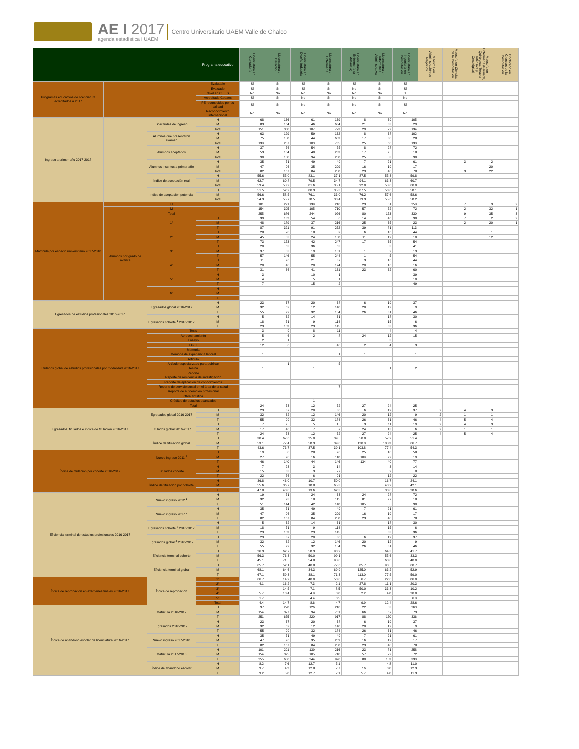AE I 2017
agenda estadística I UAEM
Centro Universitario UAEM Valle de Chalco
| | | | Programa educativo | Licenciatura en Contaduría | Licenciatura en Derecho | Licenciatura en Diseño Industrial | Licenciatura en Enfermería | Licenciatura en Enfermería (a distancia) | Licenciatura en Informática Administrativa | Licenciatura en Ingeniería en Computación | Maestría en Administración de Negocios | Maestría en Ciencias de la Computación | Maestría en Enfermería (Perinatal, Quirúrgica, Terapia Intensiva y Oncológica) | Doctorado en Ciencias de la Computación |
| --- | --- | --- | --- | --- | --- | --- | --- | --- | --- | --- | --- | --- | --- | --- |
| Programas educativos de licenciatura acreditados a 2017 | | | Evaluable | Sí | Sí | Sí | Sí | Sí | Sí | Sí | | | | |
| | | | Evaluado | Sí | Sí | Sí | Sí | No | Sí | Sí | | | | |
| | | | Nivel en CIEES | No | No | No | No | No | No | 1 | | | | |
| | | | Acreditado Copaes | Sí | Sí | No | Sí | No | Sí | No | | | | |
| | | | PE reconocidos por su calidad | Sí | Sí | No | Sí | No | Sí | Sí | | | | |
| | | | Reconocimiento internacional | No | No | No | No | No | No | No | | | | |
| Ingreso a primer año 2017-2018 | | Solicitudes de ingreso | H | 68 | 136 | 61 | 139 | 8 | 39 | 105 | | | | |
| | | | M | 83 | 164 | 46 | 634 | 21 | 33 | 29 | | | | |
| | | | Total | 151 | 300 | 107 | 773 | 29 | 72 | 134 | | | | |
| | | Alumnos que presentaron examen | H | 63 | 129 | 59 | 132 | 8 | 38 | 102 | | | | |
| | | | M | 75 | 158 | 44 | 603 | 17 | 30 | 28 | | | | |
| | | | Total | 138 | 287 | 103 | 735 | 25 | 68 | 130 | | | | |
| | | Alumnos aceptados | H | 37 | 76 | 54 | 55 | 8 | 28 | 72 | | | | |
| | | | M | 53 | 104 | 40 | 233 | 17 | 25 | 18 | | | | |
| | | | Total | 90 | 180 | 94 | 288 | 25 | 53 | 90 | | | | |
| | | Alumnos inscritos a primer año | H | 35 | 71 | 49 | 49 | 7 | 21 | 61 | | 3 | 2 | |
| | | | M | 47 | 96 | 35 | 209 | 16 | 19 | 17 | | | 20 | |
| | | | Total | 82 | 167 | 84 | 258 | 23 | 40 | 78 | | 3 | 22 | |
| | | Índice de aceptación real | H | 55.6 | 55.0 | 83.1 | 37.1 | 87.5 | 55.3 | 59.8 | | | | |
| | | | M | 62.7 | 60.8 | 79.5 | 34.7 | 94.1 | 63.3 | 60.7 | | | | |
| | | | Total | 59.4 | 58.2 | 81.6 | 35.1 | 92.0 | 58.8 | 60.0 | | | | |
| | | Índice de aceptación potencial | H | 51.5 | 52.2 | 80.3 | 35.3 | 87.5 | 53.8 | 58.1 | | | | |
| | | | M | 56.6 | 58.5 | 76.1 | 33.0 | 76.2 | 57.6 | 58.6 | | | | |
| | | | Total | 54.3 | 55.7 | 78.5 | 33.4 | 79.3 | 55.6 | 58.2 | | | | |
| Matrícula por espacio universitario 2017-2018 | H | | | 101 | 291 | 139 | 216 | 23 | 81 | 258 | | 7 | 3 | 2 |
| | M | | | 154 | 395 | 105 | 710 | 57 | 72 | 72 | | 2 | 32 | 1 |
| | Total | | | 255 | 686 | 244 | 926 | 80 | 153 | 330 | | 9 | 35 | 3 |
| | Alumnos por grado de avance | 1° | H | 39 | 132 | 54 | 56 | 14 | 46 | 90 | | 7 | 2 | 2 |
| | | | M | 48 | 189 | 37 | 216 | 25 | 35 | 23 | | 2 | 20 | 1 |
| | | | T | 87 | 321 | 91 | 272 | 39 | 81 | 113 | | | | |
| | | 2° | H | 28 | 70 | 18 | 59 | 6 | 16 | 44 | | | 1 | |
| | | | M | 45 | 83 | 24 | 188 | 11 | 19 | 10 | | | 12 | |
| | | | T | 73 | 153 | 42 | 247 | 17 | 35 | 54 | | | | |
| | | 3° | H | 20 | 63 | 36 | 63 | | 3 | 41 | | | | |
| | | | M | 37 | 83 | 19 | 181 | 1 | 2 | 13 | | | | |
| | | | T | 57 | 146 | 55 | 244 | 1 | 5 | 54 | | | | |
| | | 4° | H | 11 | 26 | 21 | 37 | 3 | 16 | 44 | | | | |
| | | | M | 20 | 40 | 20 | 124 | 20 | 16 | 16 | | | | |
| | | | T | 31 | 66 | 41 | 161 | 23 | 32 | 60 | | | | |
| | | 5° | H | 3 | | 10 | 1 | | | 39 | | | | |
| | | | M | 4 | | 5 | 1 | | | 10 | | | | |
| | | | T | 7 | | 15 | 2 | | | 49 | | | | |
| | | 6° | H | | | | | | | | | | | |
| | | | M | | | | | | | | | | | |
| | | | T | | | | | | | | | | | |
| Egresados de estudios profesionales 2016-2017 | | Egresados global 2016-2017 | H | 23 | 37 | 20 | 38 | 6 | 19 | 37 | | | | |
| | | | M | 32 | 62 | 12 | 146 | 20 | 12 | 9 | | | | |
| | | | T | 55 | 99 | 32 | 184 | 26 | 31 | 46 | | | | |
| | | Egresados cohorte <sup>1</sup> 2016-2017 | H | 5 | 32 | 14 | 31 | | 18 | 30 | | | | |
| | | | M | 18 | 71 | 9 | 114 | | 15 | 6 | | | | |
| | | | T | 23 | 103 | 23 | 145 | | 33 | 36 | | | | |
| Titulados global de estudios profesionales por modalidad 2016-2017 | | Tesis | | 3 | 9 | 8 | 11 | | 4 | 4 | | | | |
| | | Aprovechamiento | | 5 | 6 | 2 | 8 | 24 | 12 | 15 | | | | |
| | | Ensayo | | 2 | 1 | | | | 3 | | | | | |
| | | EGEL | | 12 | 56 | | 40 | 2 | 4 | 3 | | | | |
| | | Memoria | | | | | | | | | | | | |
| | | Memoria de experiencia laboral | | 1 | | | 1 | 1 | | 1 | | | | |
| | | Artículo | | | | | | | | | | | | |
| | | Artículo especializado para publicar | | | 1 | | 5 | | | | | | | |
| | | Tesina | | 1 | | 1 | | | 1 | 2 | | | | |
| | | Reporte | | | | | | | | | | | | |
| | | Reporte de residencia de investigación | | | | | | | | | | | | |
| | | Reporte de aplicación de conocimientos | | | | | | | | | | | | |
| | | Reporte de servicio social en el área de la salud | | | | | 7 | | | | | | | |
| | | Reporte de autoempleo profesional | | | | | | | | | | | | |
| | | Obra artística | | | | | | | | | | | | |
| | | Créditos de estudios avanzados | | | | 1 | | | | | | | | |
| | | Total | | 24 | 73 | 12 | 72 | 27 | 24 | 25 | | | | |
| Egresados, titulados e índice de titulación 2016-2017 | | Egresados global 2016-2017 | H | 23 | 37 | 20 | 38 | 6 | 19 | 37 | 2 | 4 | 3 | |
| | | | M | 32 | 62 | 12 | 146 | 20 | 12 | 9 | 2 | 1 | 1 | |
| | | | T | 55 | 99 | 32 | 184 | 26 | 31 | 46 | 4 | 5 | 4 | |
| | | Titulados global 2016-2017 | H | 7 | 25 | 5 | 15 | 3 | 11 | 19 | 2 | 4 | 3 | |
| | | | M | 17 | 48 | 7 | 57 | 24 | 13 | 6 | 2 | 1 | 1 | |
| | | | T | 24 | 73 | 12 | 72 | 27 | 24 | 25 | 4 | 5 | 4 | |
| | | Índice de titulación global | H | 30.4 | 67.6 | 25.0 | 39.5 | 50.0 | 57.9 | 51.4 | | | | |
| | | | M | 53.1 | 77.4 | 58.3 | 39.0 | 120.0 | 108.3 | 66.7 | | | | |
| | | | T | 43.6 | 73.7 | 37.5 | 39.1 | 103.8 | 77.4 | 54.3 | | | | |
| Índice de titulación por cohorte 2016-2017 | | Nuevo ingreso 2011 <sup>1</sup> | H | 19 | 50 | 28 | 28 | 25 | 18 | 58 | | | | |
| | | | M | 27 | 90 | 16 | 118 | 109 | 22 | 19 | | | | |
| | | | T | 46 | 140 | 44 | 146 | 134 | 40 | 77 | | | | |
| | | Titulados cohorte | H | 7 | 23 | 3 | 14 | | 3 | 14 | | | | |
| | | | M | 15 | 33 | 3 | 77 | | 9 | 8 | | | | |
| | | | T | 22 | 56 | 6 | 91 | | 12 | 22 | | | | |
| | | Índice de titulación por cohorte | H | 36.8 | 46.0 | 10.7 | 50.0 | | 16.7 | 24.1 | | | | |
| | | | M | 55.6 | 36.7 | 18.8 | 65.3 | | 40.9 | 42.1 | | | | |
| | | | T | 47.8 | 40.0 | 13.6 | 62.3 | | 30.0 | 28.6 | | | | |
| Eficiencia terminal de estudios profesionales 2016-2017 | | Nuevo ingreso 2012 <sup>1</sup> | H | 19 | 51 | 24 | 33 | 24 | 28 | 72 | | | | |
| | | | M | 32 | 93 | 18 | 115 | 81 | 27 | 18 | | | | |
| | | | T | 51 | 144 | 42 | 148 | 105 | 55 | 90 | | | | |
| | | Nuevo ingreso 2017 <sup>2</sup> | H | 35 | 71 | 49 | 49 | 7 | 21 | 61 | | | | |
| | | | M | 47 | 96 | 35 | 209 | 16 | 19 | 17 | | | | |
| | | | T | 82 | 167 | 84 | 258 | 23 | 40 | 78 | | | | |
| | | Egresados cohorte <sup>3</sup> 2016-2017 | H | 5 | 32 | 14 | 31 | | 18 | 30 | | | | |
| | | | M | 18 | 71 | 9 | 114 | | 15 | 6 | | | | |
| | | | T | 23 | 103 | 23 | 145 | | 33 | 36 | | | | |
| | | Egresados global <sup>4</sup> 2016-2017 | H | 23 | 37 | 20 | 38 | 6 | 19 | 37 | | | | |
| | | | M | 32 | 62 | 12 | 146 | 20 | 12 | 9 | | | | |
| | | | T | 55 | 99 | 32 | 184 | 26 | 31 | 46 | | | | |
| | | Eficiencia terminal cohorte | H | 26.3 | 62.7 | 58.3 | 93.9 | | 64.3 | 41.7 | | | | |
| | | | M | 56.3 | 76.3 | 50.0 | 99.1 | | 55.6 | 33.3 | | | | |
| | | | T | 45.1 | 71.5 | 54.8 | 98.0 | | 60.0 | 40.0 | | | | |
| | | Eficiencia terminal global | H | 65.7 | 52.1 | 40.8 | 77.6 | 85.7 | 90.5 | 60.7 | | | | |
| | | | M | 68.1 | 64.6 | 34.3 | 69.9 | 125.0 | 63.2 | 52.9 | | | | |
| | | | T | 67.1 | 59.3 | 38.1 | 71.3 | 113.0 | 77.5 | 59.0 | | | | |
| Índice de reprobación en exámenes finales 2016-2017 | | Índice de reprobación | 1° | 66.7 | 14.9 | 40.0 | 50.0 | 6.7 | 22.0 | 86.0 | | | | |
| | | | 2° | 4.1 | 16.2 | 7.3 | 2.1 | 27.8 | 11.1 | 20.3 | | | | |
| | | | 3° | | 14.5 | 7.1 | 8.5 | 50.0 | 33.3 | 10.2 | | | | |
| | | | 4° | 5.7 | 13.4 | 4.9 | 0.6 | 2.2 | 4.8 | 20.0 | | | | |
| | | | 5° | 1.7 | | 4.4 | 0.5 | | | 6.8 | | | | |
| | | | Total | 4.4 | 14.7 | 8.6 | 4.7 | 9.9 | 12.4 | 28.6 | | | | |
| Índice de abandono escolar de licenciatura 2016-2017 | | Matrícula 2016-2017 | H | 97 | 278 | 126 | 216 | 22 | 83 | 263 | | | | |
| | | | M | 154 | 377 | 94 | 701 | 66 | 67 | 73 | | | | |
| | | | T | 251 | 655 | 220 | 917 | 88 | 150 | 336 | | | | |
| | | Egresados 2016-2017 | H | 23 | 37 | 20 | 38 | 6 | 19 | 37 | | | | |
| | | | M | 32 | 62 | 12 | 146 | 20 | 12 | 9 | | | | |
| | | | T | 55 | 99 | 32 | 184 | 26 | 31 | 46 | | | | |
| | | Nuevo ingreso 2017-2018 | H | 35 | 71 | 49 | 49 | 7 | 21 | 61 | | | | |
| | | | M | 47 | 96 | 35 | 209 | 16 | 19 | 17 | | | | |
| | | | T | 82 | 167 | 84 | 258 | 23 | 40 | 78 | | | | |
| | | Matrícula 2017-2018 | H | 101 | 291 | 139 | 216 | 23 | 81 | 258 | | | | |
| | | | M | 154 | 395 | 105 | 710 | 57 | 72 | 72 | | | | |
| | | | T | 255 | 686 | 244 | 926 | 80 | 153 | 330 | | | | |
| | | Índice de abandono escolar | H | 8.2 | 7.6 | 12.7 | 5.1 | | 4.8 | 11.0 | | | | |
| | | | M | 9.7 | 4.2 | 12.8 | 7.7 | 7.6 | 3.0 | 12.3 | | | | |
| | | | T | 9.2 | 5.6 | 12.7 | 7.1 | 5.7 | 4.0 | 11.3 | | | | |